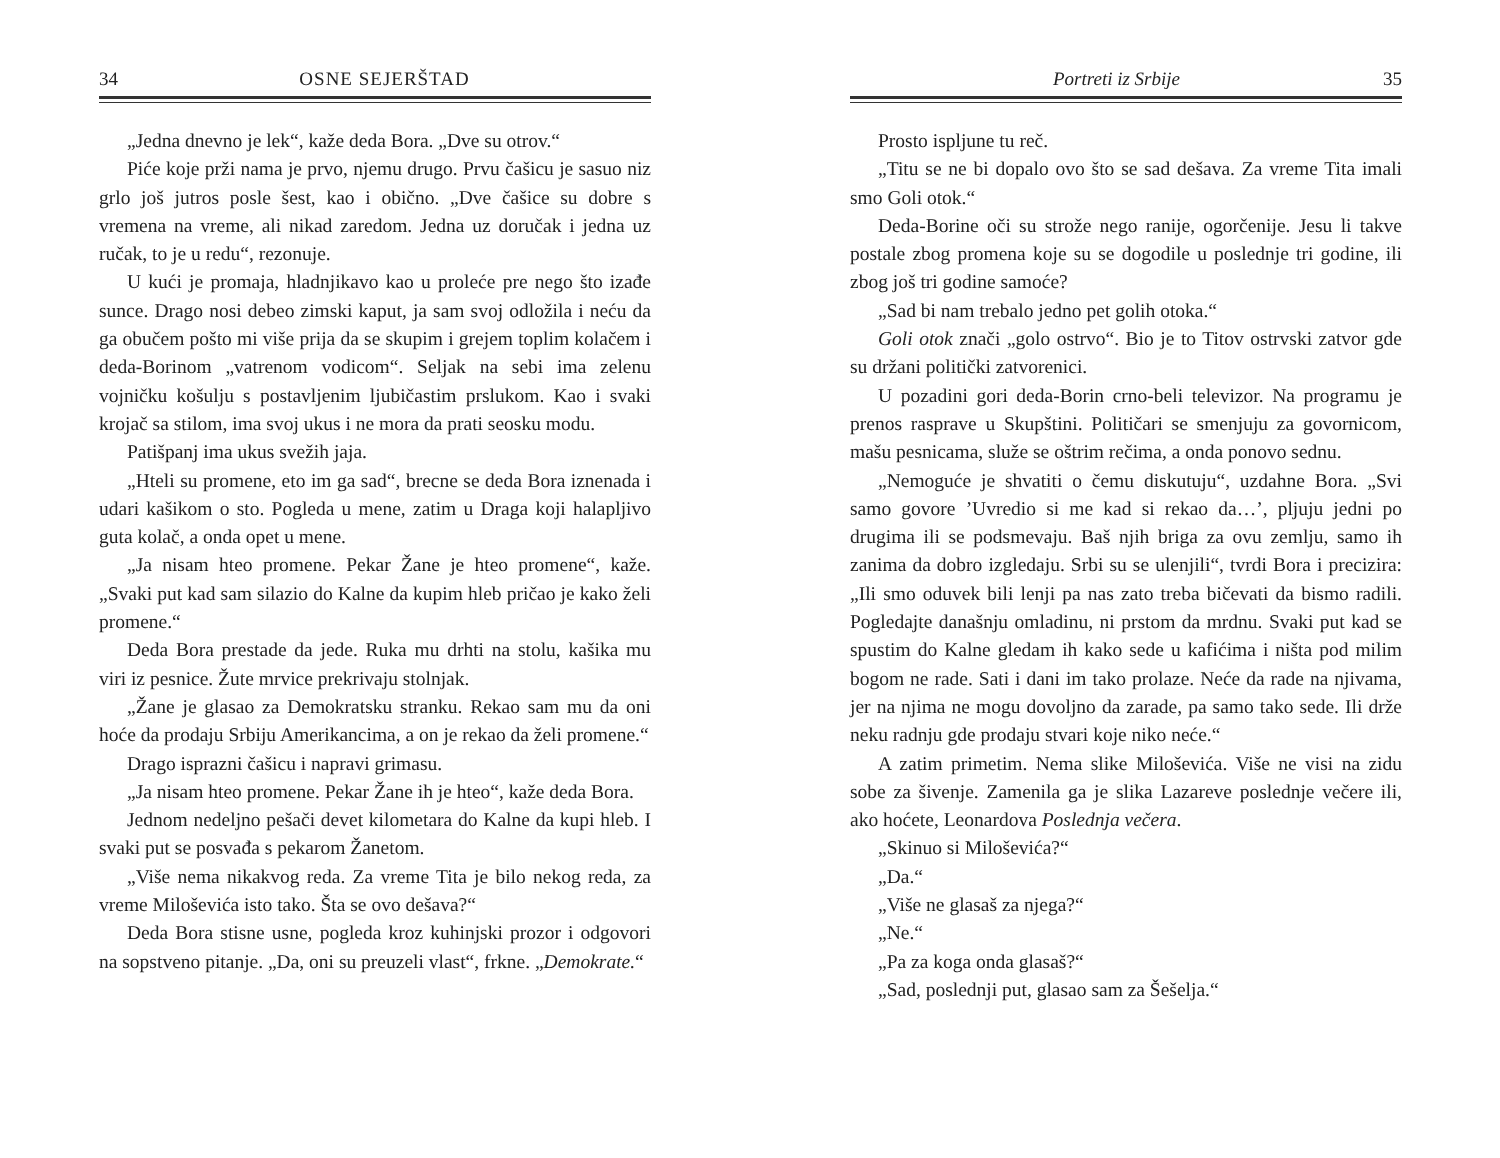34 OSNE SEJERŠTAD
„Jedna dnevno je lek“, kaže deda Bora. „Dve su otrov.“
Piće koje prži nama je prvo, njemu drugo. Prvu čašicu je sasuo niz grlo još jutros posle šest, kao i obično. „Dve čašice su dobre s vremena na vreme, ali nikad zaredom. Jedna uz doručak i jedna uz ručak, to je u redu“, rezonuje.
U kući je promaja, hladnjikavo kao u proleće pre nego što izađe sunce. Drago nosi debeo zimski kaput, ja sam svoj odložila i neću da ga obučem pošto mi više prija da se skupim i grejem toplim kolačem i deda-Borinom „vatrenom vodicom“. Seljak na sebi ima zelenu vojničku košulju s postavljenim ljubičastim prslukom. Kao i svaki krojač sa stilom, ima svoj ukus i ne mora da prati seosku modu.
Patišpanj ima ukus svežih jaja.
„Hteli su promene, eto im ga sad“, brecne se deda Bora iznenada i udari kašikom o sto. Pogleda u mene, zatim u Draga koji halapljivo guta kolač, a onda opet u mene.
„Ja nisam hteo promene. Pekar Žane je hteo promene“, kaže. „Svaki put kad sam silazio do Kalne da kupim hleb pričao je kako želi promene.“
Deda Bora prestade da jede. Ruka mu drhti na stolu, kašika mu viri iz pesnice. Žute mrvice prekrivaju stolnjak.
„Žane je glasao za Demokratsku stranku. Rekao sam mu da oni hoće da prodaju Srbiju Amerikancima, a on je rekao da želi promene.“
Drago isprazni čašicu i napravi grimasu.
„Ja nisam hteo promene. Pekar Žane ih je hteo“, kaže deda Bora.
Jednom nedeljno pešači devet kilometara do Kalne da kupi hleb. I svaki put se posvađa s pekarom Žanetom.
„Više nema nikakvog reda. Za vreme Tita je bilo nekog reda, za vreme Miloševića isto tako. Šta se ovo dešava?“
Deda Bora stisne usne, pogleda kroz kuhinjski prozor i odgovori na sopstveno pitanje. „Da, oni su preuzeli vlast“, frkne. „Demokrate.“
Portreti iz Srbije 35
Prosto ispljune tu reč.
„Titu se ne bi dopalo ovo što se sad dešava. Za vreme Tita imali smo Goli otok.“
Deda-Borine oči su strože nego ranije, ogorčenije. Jesu li takve postale zbog promena koje su se dogodile u poslednje tri godine, ili zbog još tri godine samoće?
„Sad bi nam trebalo jedno pet golih otoka.“
Goli otok znači „golo ostrvo“. Bio je to Titov ostrvski zatvor gde su držani politički zatvorenici.
U pozadini gori deda-Borin crno-beli televizor. Na programu je prenos rasprave u Skupštini. Političari se smenjuju za govornicom, mašu pesnicama, služe se oštrim rečima, a onda ponovo sednu.
„Nemoguće je shvatiti o čemu diskutuju“, uzdahne Bora. „Svi samo govore ’Uvredio si me kad si rekao da…’, pljuju jedni po drugima ili se podsmevaju. Baš njih briga za ovu zemlju, samo ih zanima da dobro izgledaju. Srbi su se ulenjili“, tvrdi Bora i precizira: „Ili smo oduvek bili lenji pa nas zato treba bičevati da bismo radili. Pogledajte današnju omladinu, ni prstom da mrdnu. Svaki put kad se spustim do Kalne gledam ih kako sede u kafićima i ništa pod milim bogom ne rade. Sati i dani im tako prolaze. Neće da rade na njivama, jer na njima ne mogu dovoljno da zarade, pa samo tako sede. Ili drže neku radnju gde prodaju stvari koje niko neće.“
A zatim primetim. Nema slike Miloševića. Više ne visi na zidu sobe za šivenje. Zamenila ga je slika Lazareve poslednje večere ili, ako hoćete, Leonardova Poslednja večera.
„Skinuo si Miloševića?“
„Da.“
„Više ne glasaš za njega?“
„Ne.“
„Pa za koga onda glasaš?“
„Sad, poslednji put, glasao sam za Šešelja.“